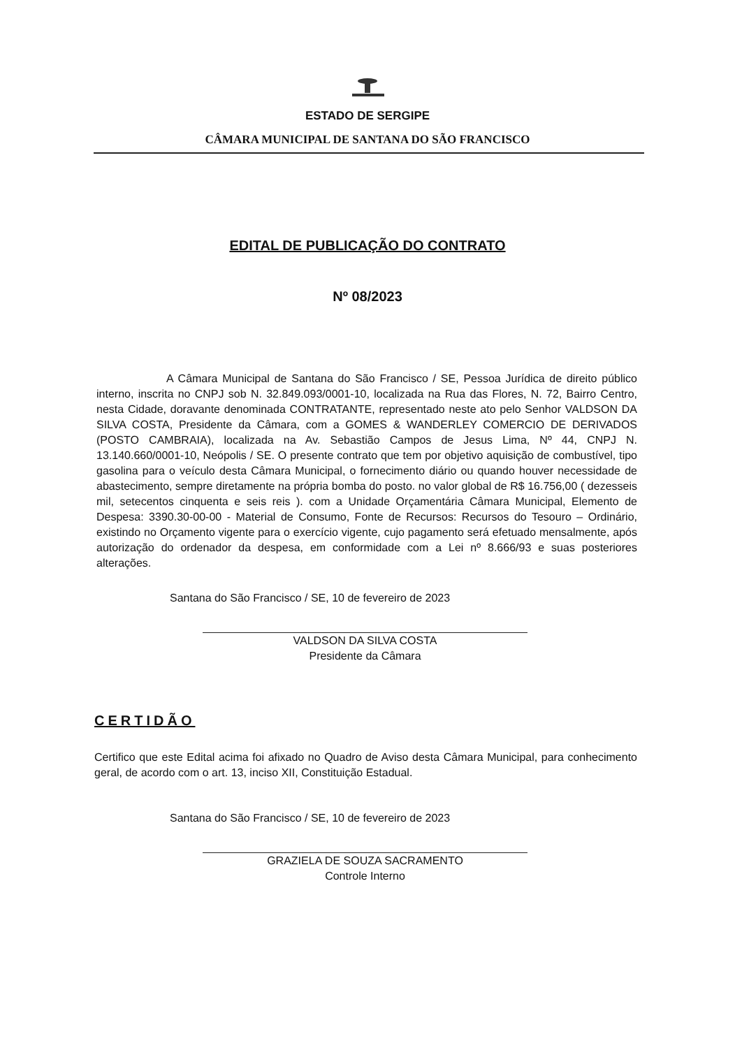ESTADO DE SERGIPE
CÂMARA MUNICIPAL DE SANTANA DO SÃO FRANCISCO
EDITAL DE PUBLICAÇÃO DO CONTRATO
Nº 08/2023
A Câmara Municipal de Santana do São Francisco / SE, Pessoa Jurídica de direito público interno, inscrita no CNPJ sob N. 32.849.093/0001-10, localizada na Rua das Flores, N. 72, Bairro Centro, nesta Cidade, doravante denominada CONTRATANTE, representado neste ato pelo Senhor VALDSON DA SILVA COSTA, Presidente da Câmara, com a GOMES & WANDERLEY COMERCIO DE DERIVADOS (POSTO CAMBRAIA), localizada na Av. Sebastião Campos de Jesus Lima, Nº 44, CNPJ N. 13.140.660/0001-10, Neópolis / SE. O presente contrato que tem por objetivo aquisição de combustível, tipo gasolina para o veículo desta Câmara Municipal, o fornecimento diário ou quando houver necessidade de abastecimento, sempre diretamente na própria bomba do posto. no valor global de R$ 16.756,00 ( dezesseis mil, setecentos cinquenta e seis reis ). com a Unidade Orçamentária Câmara Municipal, Elemento de Despesa: 3390.30-00-00 - Material de Consumo, Fonte de Recursos: Recursos do Tesouro – Ordinário, existindo no Orçamento vigente para o exercício vigente, cujo pagamento será efetuado mensalmente, após autorização do ordenador da despesa, em conformidade com a Lei nº 8.666/93 e suas posteriores alterações.
Santana do São Francisco / SE, 10 de fevereiro de 2023
VALDSON DA SILVA COSTA
Presidente da Câmara
CERTIDÃO
Certifico que este Edital acima foi afixado no Quadro de Aviso desta Câmara Municipal, para conhecimento geral, de acordo com o art. 13, inciso XII, Constituição Estadual.
Santana do São Francisco / SE, 10 de fevereiro de 2023
GRAZIELA DE SOUZA SACRAMENTO
Controle Interno